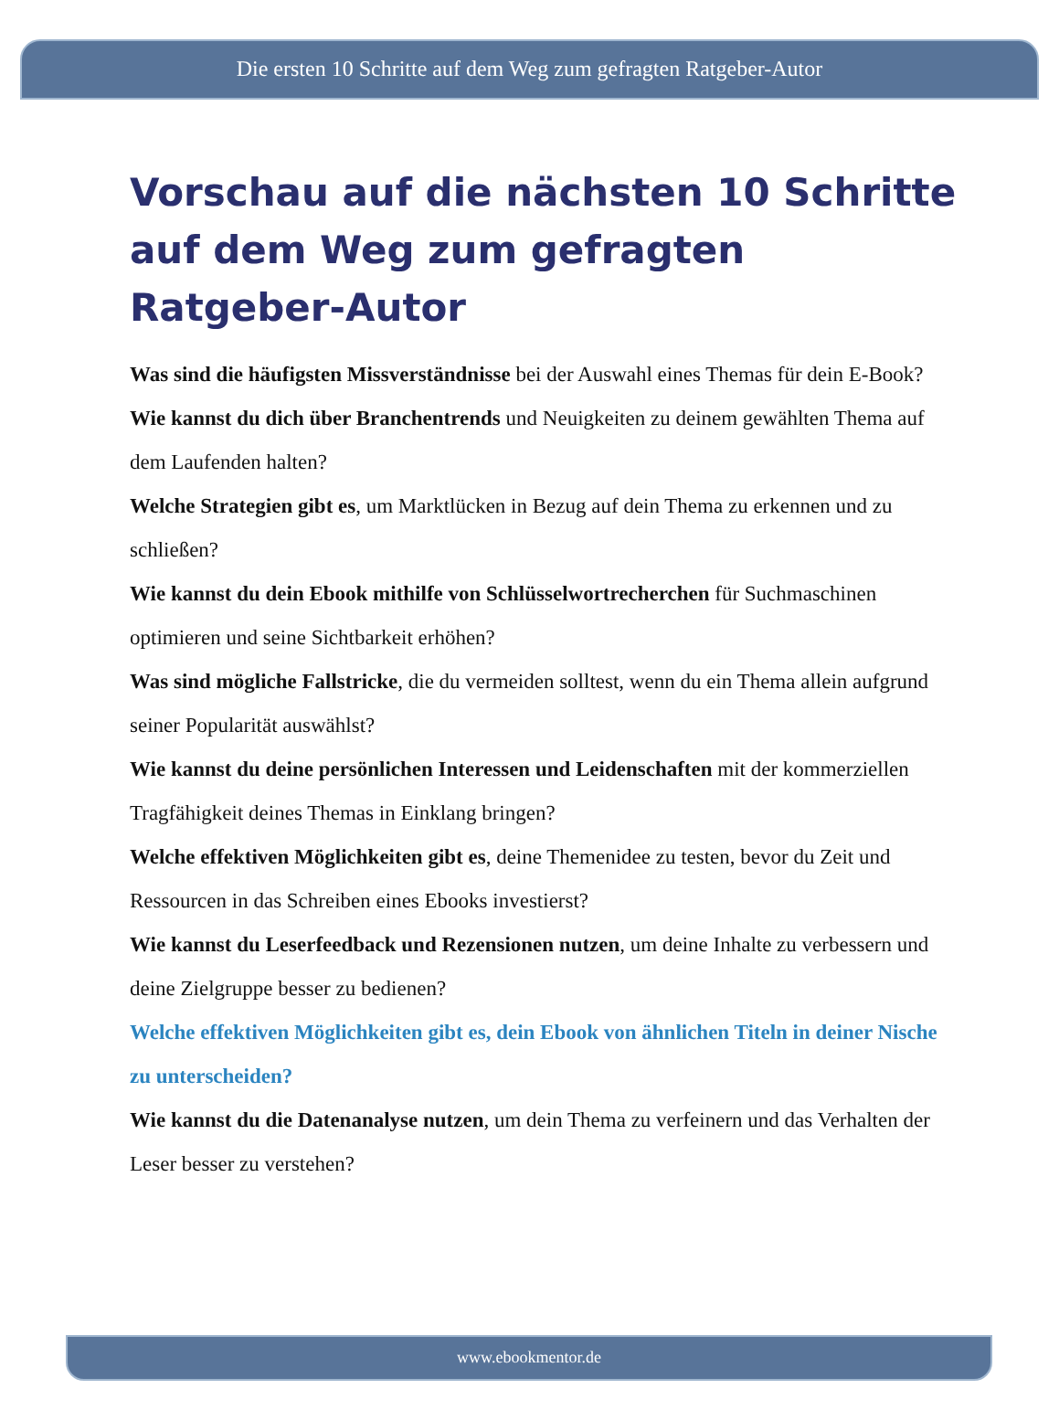Die ersten 10 Schritte auf dem Weg zum gefragten Ratgeber-Autor
Vorschau auf die nächsten 10 Schritte auf dem Weg zum gefragten Ratgeber-Autor
Was sind die häufigsten Missverständnisse bei der Auswahl eines Themas für dein E-Book?
Wie kannst du dich über Branchentrends und Neuigkeiten zu deinem gewählten Thema auf dem Laufenden halten?
Welche Strategien gibt es, um Marktlücken in Bezug auf dein Thema zu erkennen und zu schließen?
Wie kannst du dein Ebook mithilfe von Schlüsselwortrecherchen für Suchmaschinen optimieren und seine Sichtbarkeit erhöhen?
Was sind mögliche Fallstricke, die du vermeiden solltest, wenn du ein Thema allein aufgrund seiner Popularität auswählst?
Wie kannst du deine persönlichen Interessen und Leidenschaften mit der kommerziellen Tragfähigkeit deines Themas in Einklang bringen?
Welche effektiven Möglichkeiten gibt es, deine Themenidee zu testen, bevor du Zeit und Ressourcen in das Schreiben eines Ebooks investierst?
Wie kannst du Leserfeedback und Rezensionen nutzen, um deine Inhalte zu verbessern und deine Zielgruppe besser zu bedienen?
Welche effektiven Möglichkeiten gibt es, dein Ebook von ähnlichen Titeln in deiner Nische zu unterscheiden?
Wie kannst du die Datenanalyse nutzen, um dein Thema zu verfeinern und das Verhalten der Leser besser zu verstehen?
www.ebookmentor.de